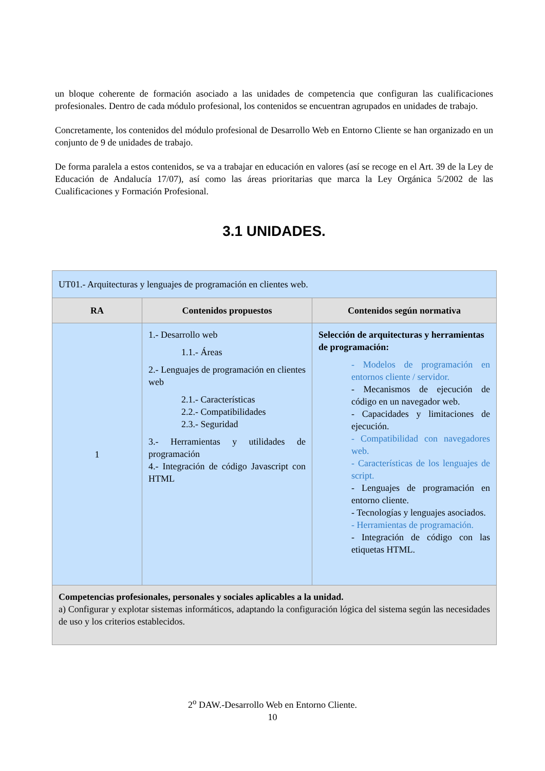un bloque coherente de formación asociado a las unidades de competencia que configuran las cualificaciones profesionales. Dentro de cada módulo profesional, los contenidos se encuentran agrupados en unidades de trabajo.
Concretamente, los contenidos del módulo profesional de Desarrollo Web en Entorno Cliente se han organizado en un conjunto de 9 de unidades de trabajo.
De forma paralela a estos contenidos, se va a trabajar en educación en valores (así se recoge en el Art. 39 de la Ley de Educación de Andalucía 17/07), así como las áreas prioritarias que marca la Ley Orgánica 5/2002 de las Cualificaciones y Formación Profesional.
3.1 UNIDADES.
| UT01.- Arquitecturas y lenguajes de programación en clientes web. | | |
| RA | Contenidos propuestos | Contenidos según normativa |
| 1 | 1.- Desarrollo web 1.1.- Áreas 2.- Lenguajes de programación en clientes web 2.1.- Características 2.2.- Compatibilidades 2.3.- Seguridad 3.- Herramientas y utilidades de programación 4.- Integración de código Javascript con HTML | Selección de arquitecturas y herramientas de programación: - Modelos de programación en entornos cliente / servidor. - Mecanismos de ejecución de código en un navegador web. - Capacidades y limitaciones de ejecución. - Compatibilidad con navegadores web. - Características de los lenguajes de script. - Lenguajes de programación en entorno cliente. - Tecnologías y lenguajes asociados. - Herramientas de programación. - Integración de código con las etiquetas HTML. |
| Competencias profesionales, personales y sociales aplicables a la unidad. a) Configurar y explotar sistemas informáticos, adaptando la configuración lógica del sistema según las necesidades de uso y los criterios establecidos. | | |
2<sup>o</sup> DAW.-Desarrollo Web en Entorno Cliente.
10